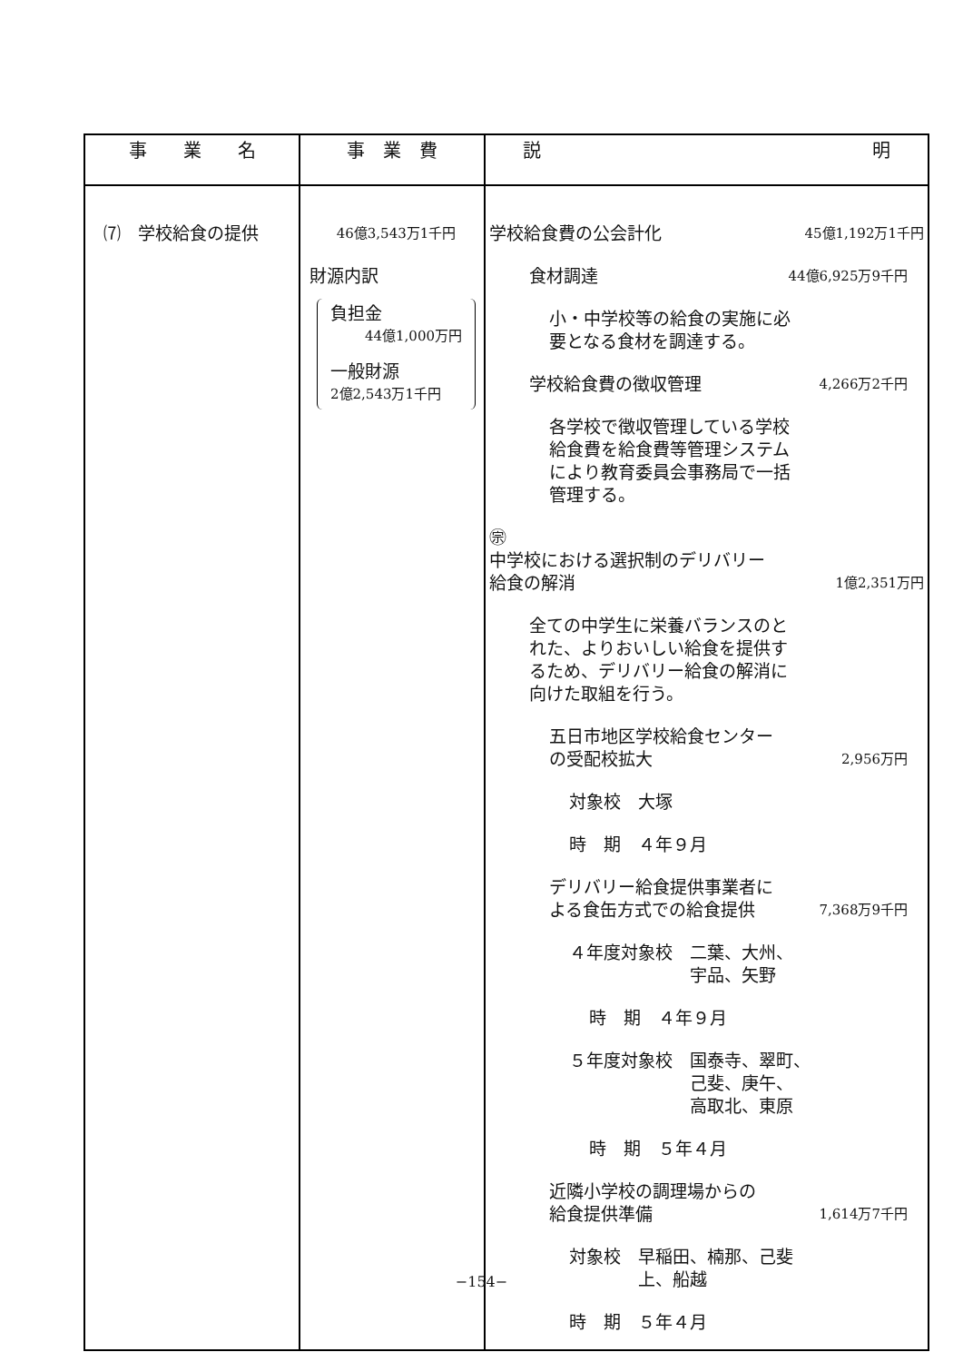| 事 業 名 | 事 業 費 | 説 明 |
| --- | --- | --- |
| ⑺ 学校給食の提供 | 46億3,543万1千円 財源内訳 負担金 44億1,000万円 一般財源 2億2,543万1千円 | 学校給食費の公会計化 45億1,192万1千円 食材調達 44億6,925万9千円 小・中学校等の給食の実施に必 要となる食材を調達する。 学校給食費の徴収管理 4,266万2千円 各学校で徴収管理している学校 給食費を給食費等管理システム により教育委員会事務局で一括 管理する。 ㊪ 中学校における選択制のデリバリー 給食の解消 1億2,351万円 全ての中学生に栄養バランスのと れた、よりおいしい給食を提供す るため、デリバリー給食の解消に 向けた取組を行う。 五日市地区学校給食センター の受配校拡大 2,956万円 対象校 大塚 時 期 ４年９月 デリバリー給食提供事業者に よる食缶方式での給食提供 7,368万9千円 ４年度対象校 二葉、大州、 宇品、矢野 時 期 ４年９月 ５年度対象校 国泰寺、翠町、 己斐、庚午、 高取北、東原 時 期 ５年４月 近隣小学校の調理場からの 給食提供準備 1,614万7千円 対象校 早稲田、楠那、己斐 上、船越 時 期 ５年４月 |
−154−